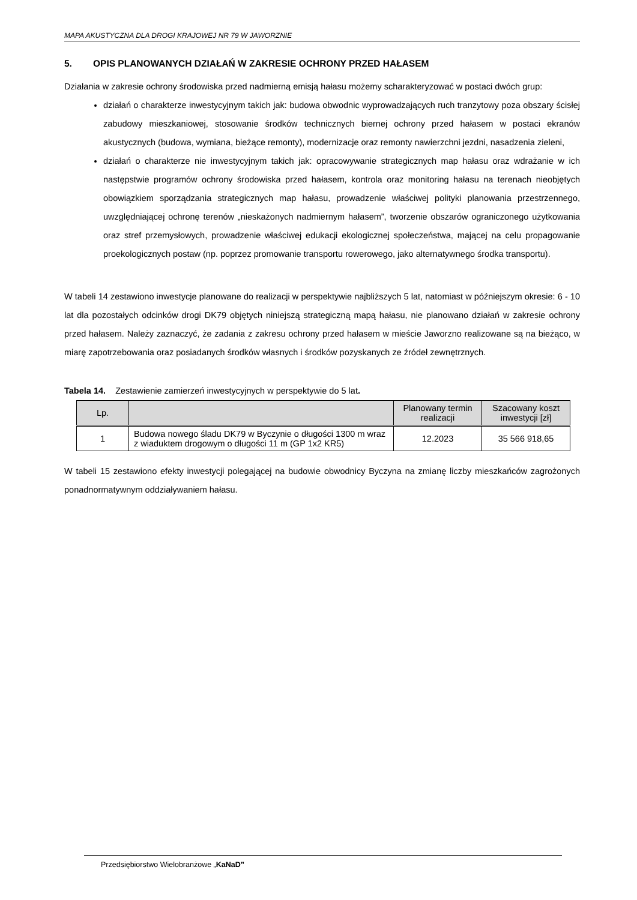MAPA AKUSTYCZNA DLA DROGI KRAJOWEJ NR 79 W JAWORZNIE
5. OPIS PLANOWANYCH DZIAŁAŃ W ZAKRESIE OCHRONY PRZED HAŁASEM
Działania w zakresie ochrony środowiska przed nadmierną emisją hałasu możemy scharakteryzować w postaci dwóch grup:
działań o charakterze inwestycyjnym takich jak: budowa obwodnic wyprowadzających ruch tranzytowy poza obszary ścisłej zabudowy mieszkaniowej, stosowanie środków technicznych biernej ochrony przed hałasem w postaci ekranów akustycznych (budowa, wymiana, bieżące remonty), modernizacje oraz remonty nawierzchni jezdni, nasadzenia zieleni,
działań o charakterze nie inwestycyjnym takich jak: opracowywanie strategicznych map hałasu oraz wdrażanie w ich następstwie programów ochrony środowiska przed hałasem, kontrola oraz monitoring hałasu na terenach nieobjętych obowiązkiem sporządzania strategicznych map hałasu, prowadzenie właściwej polityki planowania przestrzennego, uwzględniającej ochronę terenów „nieskażonych nadmiernym hałasem”, tworzenie obszarów ograniczonego użytkowania oraz stref przemysłowych, prowadzenie właściwej edukacji ekologicznej społeczeństwa, mającej na celu propagowanie proekologicznych postaw (np. poprzez promowanie transportu rowerowego, jako alternatywnego środka transportu).
W tabeli 14 zestawiono inwestycje planowane do realizacji w perspektywie najbliższych 5 lat, natomiast w późniejszym okresie: 6 - 10 lat dla pozostałych odcinków drogi DK79 objętych niniejszą strategiczną mapą hałasu, nie planowano działań w zakresie ochrony przed hałasem. Należy zaznaczyć, że zadania z zakresu ochrony przed hałasem w mieście Jaworzno realizowane są na bieżąco, w miarę zapotrzebowania oraz posiadanych środków własnych i środków pozyskanych ze źródeł zewnętrznych.
Tabela 14. Zestawienie zamierzeń inwestycyjnych w perspektywie do 5 lat.
| Lp. | | Planowany termin realizacji | Szacowany koszt inwestycji [zł] |
| --- | --- | --- | --- |
| 1 | Budowa nowego śladu DK79 w Byczynie o długości 1300 m wraz z wiaduktem drogowym o długości 11 m (GP 1x2 KR5) | 12.2023 | 35 566 918,65 |
W tabeli 15 zestawiono efekty inwestycji polegającej na budowie obwodnicy Byczyna na zmianę liczby mieszkańców zagrożonych ponadnormatywnym oddziaływaniem hałasu.
Przedsiębiorstwo Wielobranżowe „KaNaD”